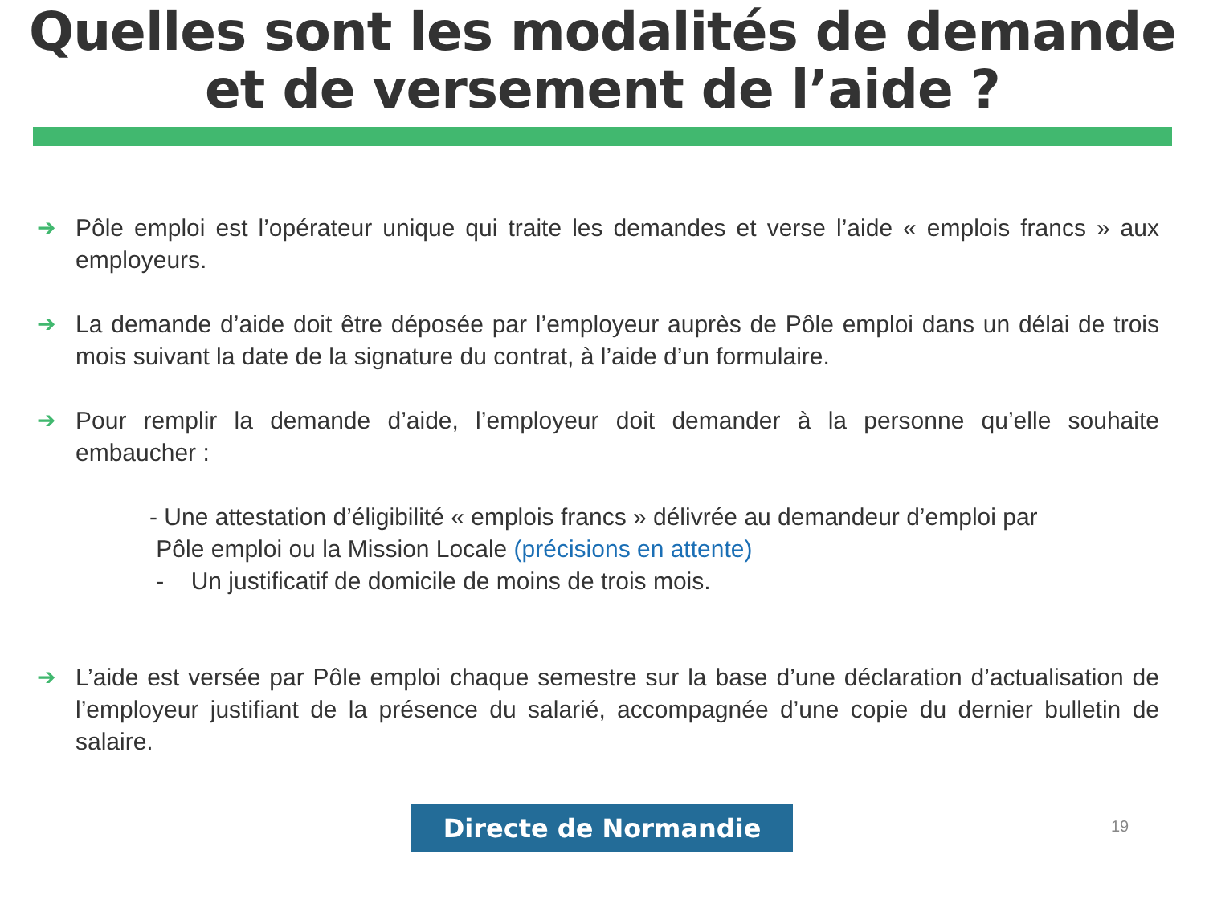Quelles sont les modalités de demande
et de versement de l’aide ?
➔ Pôle emploi est l’opérateur unique qui traite les demandes et verse l’aide « emplois francs » aux employeurs.
➔ La demande d’aide doit être déposée par l’employeur auprès de Pôle emploi dans un délai de trois mois suivant la date de la signature du contrat, à l’aide d’un formulaire.
➔ Pour remplir la demande d’aide, l’employeur doit demander à la personne qu’elle souhaite embaucher :
- Une attestation d’éligibilité « emplois francs » délivrée au demandeur d’emploi par
Pôle emploi ou la Mission Locale (précisions en attente)
- Un justificatif de domicile de moins de trois mois.
➔ L’aide est versée par Pôle emploi chaque semestre sur la base d’une déclaration d’actualisation de l’employeur justifiant de la présence du salarié, accompagnée d’une copie du dernier bulletin de salaire.
Directe de Normandie 19